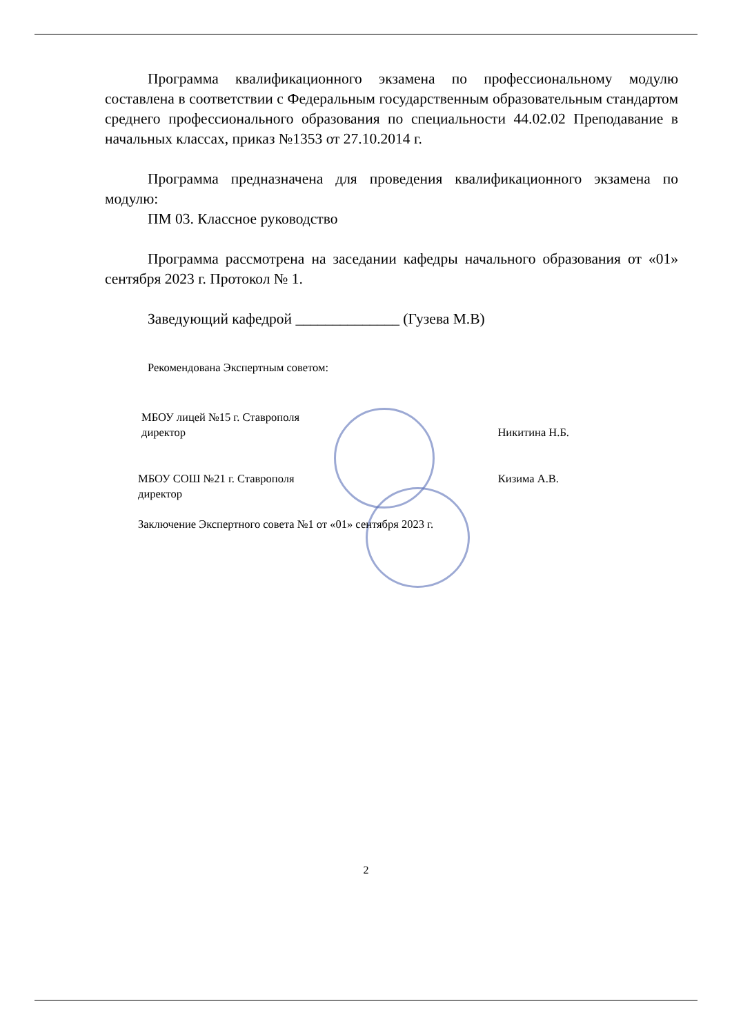Программа квалификационного экзамена по профессиональному модулю составлена в соответствии с Федеральным государственным образовательным стандартом среднего профессионального образования по специальности 44.02.02 Преподавание в начальных классах, приказ №1353 от 27.10.2014 г.
Программа предназначена для проведения квалификационного экзамена по модулю:
ПМ 03. Классное руководство
Программа рассмотрена на заседании кафедры начального образования от «01» сентября 2023 г. Протокол № 1.
Заведующий кафедрой ______________ (Гузева М.В)
Рекомендована Экспертным советом:
МБОУ лицей №15 г. Ставрополя
директор
Никитина Н.Б.
МБОУ СОШ №21 г. Ставрополя
директор Кизима А.В.
Заключение Экспертного совета №1 от «01» сентября 2023 г.
2